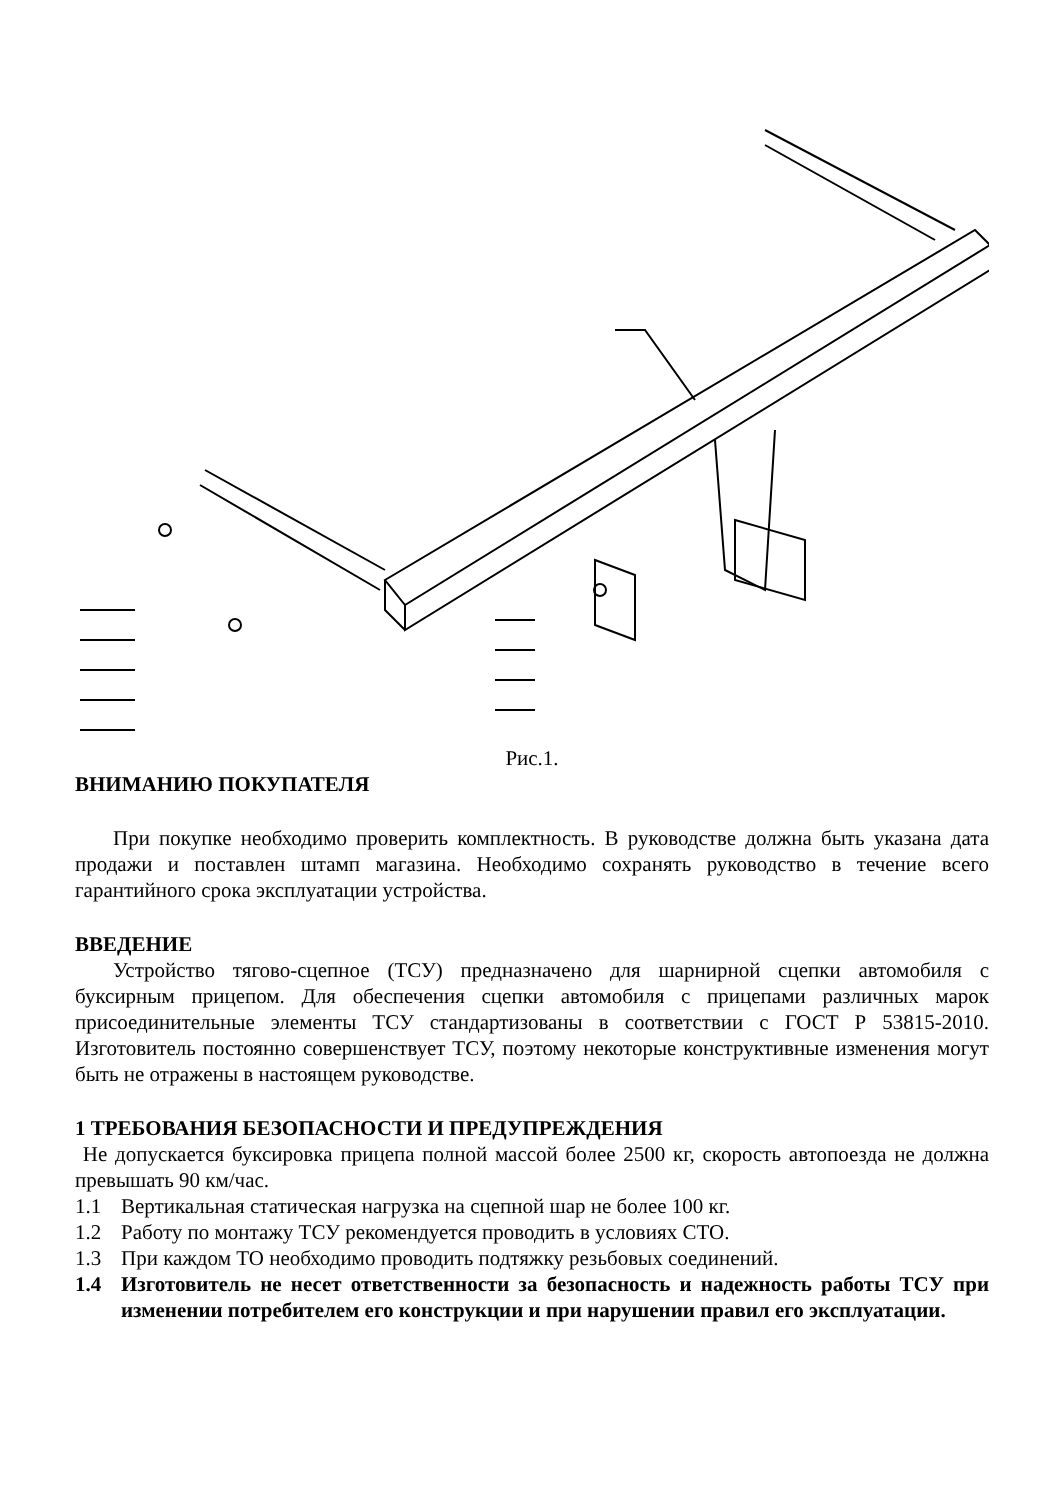Рис.1.
ВНИМАНИЮ ПОКУПАТЕЛЯ
При покупке необходимо проверить комплектность. В руководстве должна быть указана дата продажи и поставлен штамп магазина. Необходимо сохранять руководство в течение всего гарантийного срока эксплуатации устройства.
ВВЕДЕНИЕ
Устройство тягово-сцепное (ТСУ) предназначено для шарнирной сцепки автомобиля с буксирным прицепом. Для обеспечения сцепки автомобиля с прицепами различных марок присоединительные элементы ТСУ стандартизованы в соответствии с ГОСТ Р 53815-2010. Изготовитель постоянно совершенствует ТСУ, поэтому некоторые конструктивные изменения могут быть не отражены в настоящем руководстве.
1 ТРЕБОВАНИЯ БЕЗОПАСНОСТИ И ПРЕДУПРЕЖДЕНИЯ
Не допускается буксировка прицепа полной массой более 2500 кг, скорость автопоезда не должна превышать 90 км/час.
1.1 Вертикальная статическая нагрузка на сцепной шар не более 100 кг.
1.2 Работу по монтажу ТСУ рекомендуется проводить в условиях СТО.
1.3 При каждом ТО необходимо проводить подтяжку резьбовых соединений.
1.4 Изготовитель не несет ответственности за безопасность и надежность работы ТСУ при изменении потребителем его конструкции и при нарушении правил его эксплуатации.